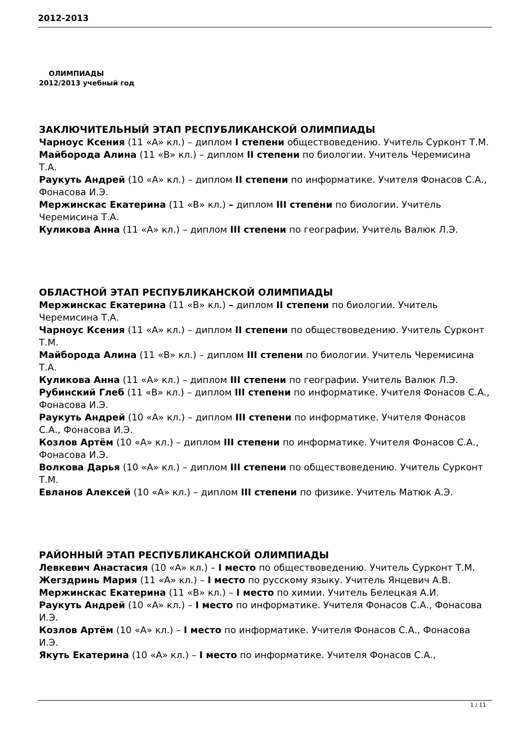2012-2013
ОЛИМПИАДЫ
2012/2013 учебный год
ЗАКЛЮЧИТЕЛЬНЫЙ ЭТАП РЕСПУБЛИКАНСКОЙ ОЛИМПИАДЫ
Чарноус Ксения (11 «А» кл.) – диплом I степени обществоведению. Учитель Сурконт Т.М.
Майборода Алина (11 «В» кл.) – диплом II степени по биологии. Учитель Черемисина Т.А.
Раукуть Андрей (10 «А» кл.) – диплом II степени по информатике. Учителя Фонасов С.А., Фонасова И.Э.
Мержинскас Екатерина (11 «В» кл.) – диплом III степени по биологии. Учитель Черемисина Т.А.
Куликова Анна (11 «А» кл.) – диплом III степени по географии. Учитель Валюк Л.Э.
ОБЛАСТНОЙ ЭТАП РЕСПУБЛИКАНСКОЙ ОЛИМПИАДЫ
Мержинскас Екатерина (11 «В» кл.) – диплом II степени по биологии. Учитель Черемисина Т.А.
Чарноус Ксения (11 «А» кл.) – диплом II степени по обществоведению. Учитель Сурконт Т.М.
Майборода Алина (11 «В» кл.) – диплом III степени по биологии. Учитель Черемисина Т.А.
Куликова Анна (11 «А» кл.) – диплом III степени по географии. Учитель Валюк Л.Э.
Рубинский Глеб (11 «В» кл.) – диплом III степени по информатике. Учителя Фонасов С.А., Фонасова И.Э.
Раукуть Андрей (10 «А» кл.) – диплом III степени по информатике. Учителя Фонасов С.А., Фонасова И.Э.
Козлов Артём (10 «А» кл.) – диплом III степени по информатике. Учителя Фонасов С.А., Фонасова И.Э.
Волкова Дарья (10 «А» кл.) – диплом III степени по обществоведению. Учитель Сурконт Т.М.
Евланов Алексей (10 «А» кл.) – диплом III степени по физике. Учитель Матюк А.Э.
РАЙОННЫЙ ЭТАП РЕСПУБЛИКАНСКОЙ ОЛИМПИАДЫ
Левкевич Анастасия (10 «А» кл.) – I место по обществоведению. Учитель Сурконт Т.М.
Жегздринь Мария (11 «А» кл.) – I место по русскому языку. Учитель Янцевич А.В.
Мержинскас Екатерина (11 «В» кл.) – I место по химии. Учитель Белецкая А.И.
Раукуть Андрей (10 «А» кл.) – I место по информатике. Учителя Фонасов С.А., Фонасова И.Э.
Козлов Артём (10 «А» кл.) – I место по информатике. Учителя Фонасов С.А., Фонасова И.Э.
Якуть Екатерина (10 «А» кл.) – I место по информатике. Учителя Фонасов С.А.,
1 / 11